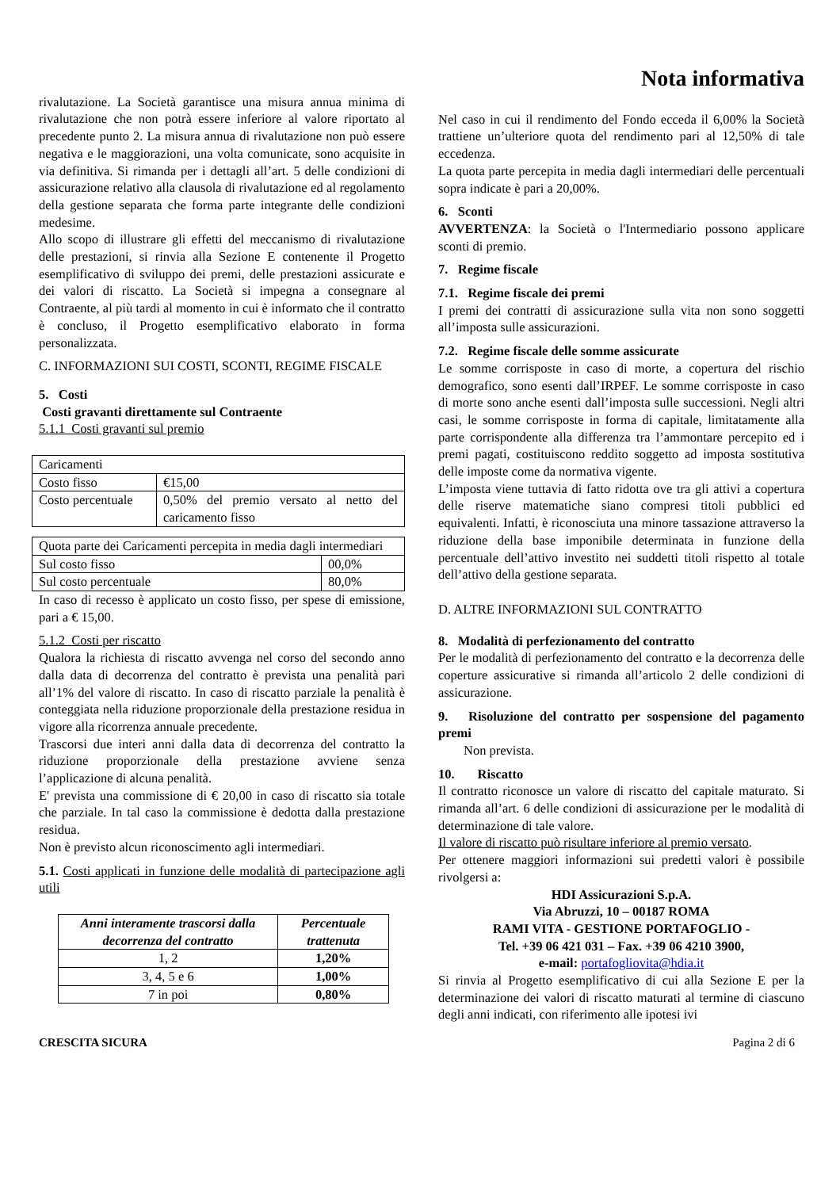Nota informativa
rivalutazione. La Società garantisce una misura annua minima di rivalutazione che non potrà essere inferiore al valore riportato al precedente punto 2. La misura annua di rivalutazione non può essere negativa e le maggiorazioni, una volta comunicate, sono acquisite in via definitiva. Si rimanda per i dettagli all’art. 5 delle condizioni di assicurazione relativo alla clausola di rivalutazione ed al regolamento della gestione separata che forma parte integrante delle condizioni medesime.
Allo scopo di illustrare gli effetti del meccanismo di rivalutazione delle prestazioni, si rinvia alla Sezione E contenente il Progetto esemplificativo di sviluppo dei premi, delle prestazioni assicurate e dei valori di riscatto. La Società si impegna a consegnare al Contraente, al più tardi al momento in cui è informato che il contratto è concluso, il Progetto esemplificativo elaborato in forma personalizzata.
C. INFORMAZIONI SUI COSTI, SCONTI, REGIME FISCALE
5. Costi
Costi gravanti direttamente sul Contraente
5.1.1 Costi gravanti sul premio
| Caricamenti | |
| Costo fisso | €15,00 |
| Costo percentuale | 0,50% del premio versato al netto del caricamento fisso |
| Quota parte dei Caricamenti percepita in media dagli intermediari | |
| Sul costo fisso | 00,0% |
| Sul costo percentuale | 80,0% |
In caso di recesso è applicato un costo fisso, per spese di emissione, pari a € 15,00.
5.1.2 Costi per riscatto
Qualora la richiesta di riscatto avvenga nel corso del secondo anno dalla data di decorrenza del contratto è prevista una penalità pari all’1% del valore di riscatto. In caso di riscatto parziale la penalità è conteggiata nella riduzione proporzionale della prestazione residua in vigore alla ricorrenza annuale precedente.
Trascorsi due interi anni dalla data di decorrenza del contratto la riduzione proporzionale della prestazione avviene senza l’applicazione di alcuna penalità.
E' prevista una commissione di € 20,00 in caso di riscatto sia totale che parziale. In tal caso la commissione è dedotta dalla prestazione residua.
Non è previsto alcun riconoscimento agli intermediari.
5.1. Costi applicati in funzione delle modalità di partecipazione agli utili
| Anni interamente trascorsi dalla decorrenza del contratto | Percentuale trattenuta |
| --- | --- |
| 1, 2 | 1,20% |
| 3, 4, 5 e 6 | 1,00% |
| 7 in poi | 0,80% |
Nel caso in cui il rendimento del Fondo ecceda il 6,00% la Società trattiene un’ulteriore quota del rendimento pari al 12,50% di tale eccedenza.
La quota parte percepita in media dagli intermediari delle percentuali sopra indicate è pari a 20,00%.
6. Sconti
AVVERTENZA: la Società o l'Intermediario possono applicare sconti di premio.
7. Regime fiscale
7.1. Regime fiscale dei premi
I premi dei contratti di assicurazione sulla vita non sono soggetti all’imposta sulle assicurazioni.
7.2. Regime fiscale delle somme assicurate
Le somme corrisposte in caso di morte, a copertura del rischio demografico, sono esenti dall’IRPEF. Le somme corrisposte in caso di morte sono anche esenti dall’imposta sulle successioni. Negli altri casi, le somme corrisposte in forma di capitale, limitatamente alla parte corrispondente alla differenza tra l’ammontare percepito ed i premi pagati, costituiscono reddito soggetto ad imposta sostitutiva delle imposte come da normativa vigente.
L’imposta viene tuttavia di fatto ridotta ove tra gli attivi a copertura delle riserve matematiche siano compresi titoli pubblici ed equivalenti. Infatti, è riconosciuta una minore tassazione attraverso la riduzione della base imponibile determinata in funzione della percentuale dell’attivo investito nei suddetti titoli rispetto al totale dell’attivo della gestione separata.
D. ALTRE INFORMAZIONI SUL CONTRATTO
8. Modalità di perfezionamento del contratto
Per le modalità di perfezionamento del contratto e la decorrenza delle coperture assicurative si rimanda all’articolo 2 delle condizioni di assicurazione.
9. Risoluzione del contratto per sospensione del pagamento premi
Non prevista.
10. Riscatto
Il contratto riconosce un valore di riscatto del capitale maturato. Si rimanda all’art. 6 delle condizioni di assicurazione per le modalità di determinazione di tale valore.
Il valore di riscatto può risultare inferiore al premio versato.
Per ottenere maggiori informazioni sui predetti valori è possibile rivolgersi a:
HDI Assicurazioni S.p.A.
Via Abruzzi, 10 – 00187 ROMA
RAMI VITA - GESTIONE PORTAFOGLIO -
Tel. +39 06 421 031 – Fax. +39 06 4210 3900,
e-mail: portafogliovita@hdia.it
Si rinvia al Progetto esemplificativo di cui alla Sezione E per la determinazione dei valori di riscatto maturati al termine di ciascuno degli anni indicati, con riferimento alle ipotesi ivi
CRESCITA SICURA Pagina 2 di 6